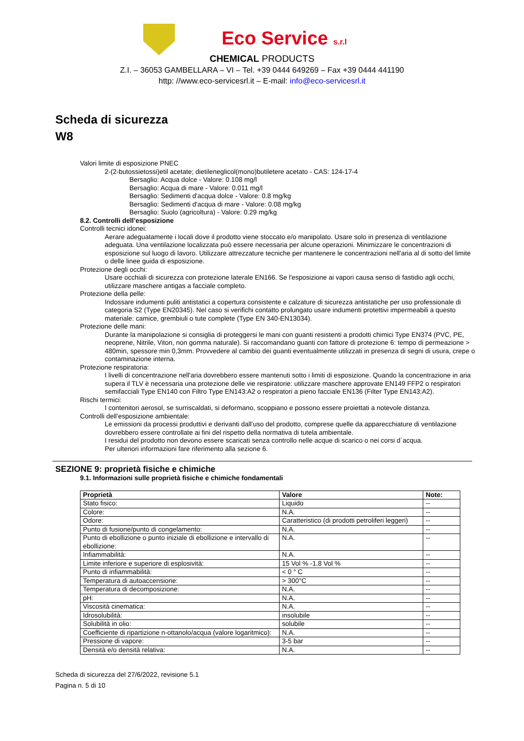Eco Service s.r.l
CHEMICAL PRODUCTS
Z.I. – 36053 GAMBELLARA – VI – Tel. +39 0444 649269 – Fax +39 0444 441190
http: //www.eco-servicesrl.it – E-mail: info@eco-servicesrl.it
Scheda di sicurezza
W8
Valori limite di esposizione PNEC
2-(2-butossietossi)etil acetate; dietileneglicol(mono)butiletere acetato - CAS: 124-17-4
Bersaglio: Acqua dolce - Valore: 0.108 mg/l
Bersaglio: Acqua di mare - Valore: 0.011 mg/l
Bersaglio: Sedimenti d'acqua dolce - Valore: 0.8 mg/kg
Bersaglio: Sedimenti d'acqua di mare - Valore: 0.08 mg/kg
Bersaglio: Suolo (agricoltura) - Valore: 0.29 mg/kg
8.2. Controlli dell’esposizione
Controlli tecnici idonei:
Aerare adeguatamente i locali dove il prodotto viene stoccato e/o manipolato. Usare solo in presenza di ventilazione adeguata. Una ventilazione localizzata può essere necessaria per alcune operazioni. Minimizzare le concentrazioni di esposizione sul luogo di lavoro. Utilizzare attrezzature tecniche per mantenere le concentrazioni nell'aria al di sotto del limite o delle linee guida di esposizione.
Protezione degli occhi:
Usare occhiali di sicurezza con protezione laterale EN166. Se l'esposizione ai vapori causa senso di fastidio agli occhi, utilizzare maschere antigas a facciale completo.
Protezione della pelle:
Indossare indumenti puliti antistatici a copertura consistente e calzature di sicurezza antistatiche per uso professionale di categoria S2 (Type EN20345). Nel caso si verifichi contatto prolungato usare indumenti protettivi impermeabili a questo materiale: camice, grembiuli o tute complete (Type EN 340-EN13034).
Protezione delle mani:
Durante la manipolazione si consiglia di proteggersi le mani con guanti resistenti a prodotti chimici Type EN374 (PVC, PE, neoprene, Nitrile, Viton, non gomma naturale). Si raccomandano guanti con fattore di protezione 6: tempo di permeazione > 480min, spessore min 0,3mm. Provvedere al cambio dei guanti eventualmente utilizzati in presenza di segni di usura, crepe o contaminazione interna.
Protezione respiratoria:
I livelli di concentrazione nell'aria dovrebbero essere mantenuti sotto i limiti di esposizione. Quando la concentrazione in aria supera il TLV è necessaria una protezione delle vie respiratorie: utilizzare maschere approvate EN149 FFP2 o respiratori semifacciali Type EN140 con Filtro Type EN143:A2 o respiratori a pieno facciale EN136 (Filter Type EN143:A2).
Rischi termici:
I contenitori aerosol, se surriscaldati, si deformano, scoppiano e possono essere proiettati a notevole distanza.
Controlli dell’esposizione ambientale:
Le emissioni da processi produttivi e derivanti dall’uso del prodotto, comprese quelle da apparecchiature di ventilazione dovrebbero essere controllate ai fini del rispetto della normativa di tutela ambientale.
I residui del prodotto non devono essere scaricati senza controllo nelle acque di scarico o nei corsi d`acqua.
Per ulteriori informazioni fare riferimento alla sezione 6.
SEZIONE 9: proprietà fisiche e chimiche
9.1. Informazioni sulle proprietà fisiche e chimiche fondamentali
| Proprietà | Valore | Note: |
| --- | --- | --- |
| Stato fisico: | Liquido | -- |
| Colore: | N.A. | -- |
| Odore: | Caratteristico (di prodotti petroliferi leggeri) | -- |
| Punto di fusione/punto di congelamento: | N.A. | -- |
| Punto di ebollizione o punto iniziale di ebollizione e intervallo di ebollizione: | N.A. | -- |
| Infiammabilità: | N.A. | -- |
| Limite inferiore e superiore di esplosività: | 15 Vol % -1.8 Vol % | -- |
| Punto di infiammabilità: | < 0 ° C | -- |
| Temperatura di autoaccensione: | > 300°C | -- |
| Temperatura di decomposizione: | N.A. | -- |
| pH: | N.A. | -- |
| Viscosità cinematica: | N.A. | -- |
| Idrosolubilità: | insolubile | -- |
| Solubilità in olio: | solubile | -- |
| Coefficiente di ripartizione n-ottanolo/acqua (valore logaritmico): | N.A. | -- |
| Pressione di vapore: | 3-5 bar | -- |
| Densità e/o densità relativa: | N.A. | -- |
Scheda di sicurezza del 27/6/2022, revisione 5.1
Pagina n. 5 di 10